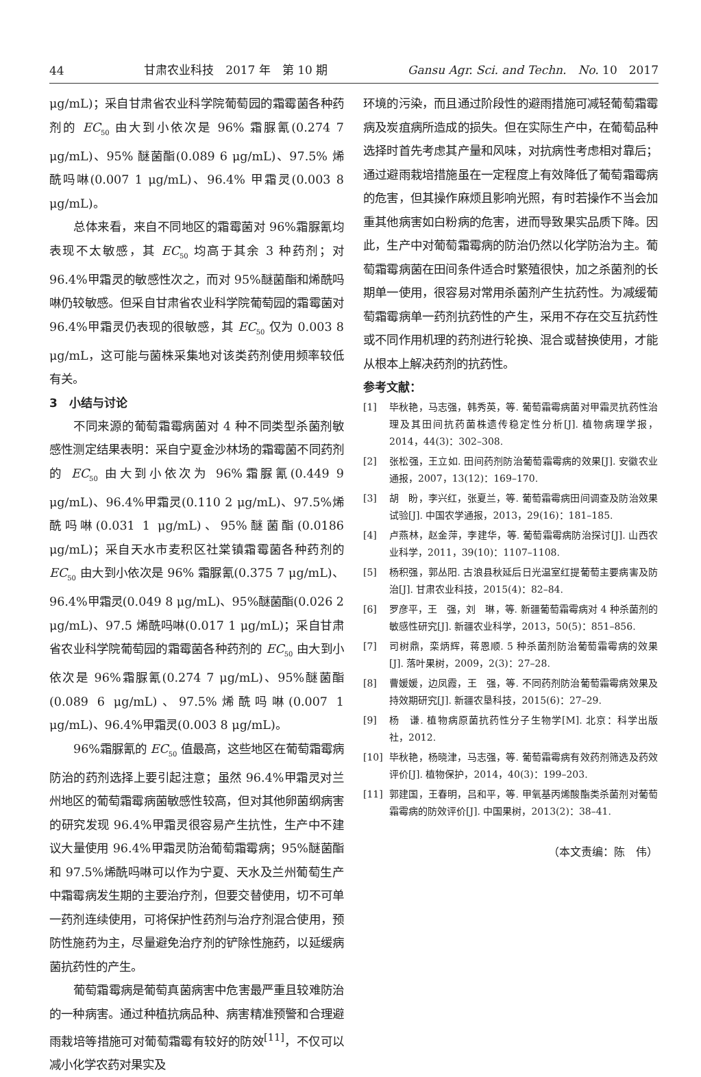44 甘肃农业科技　2017 年　第 10 期 Gansu Agr. Sci. and Techn.　No. 10　2017
μg/mL)；采自甘肃省农业科学院葡萄园的霜霉菌各种药剂的 EC<sub>50</sub> 由大到小依次是 96% 霜脲氰(0.274 7 μg/mL)、95% 醚菌酯(0.089 6 μg/mL)、97.5% 烯酰吗啉(0.007 1 μg/mL)、96.4% 甲霜灵(0.003 8 μg/mL)。
总体来看，来自不同地区的霜霉菌对 96%霜脲氰均表现不太敏感，其 EC<sub>50</sub> 均高于其余 3 种药剂；对 96.4%甲霜灵的敏感性次之，而对 95%醚菌酯和烯酰吗啉仍较敏感。但采自甘肃省农业科学院葡萄园的霜霉菌对 96.4%甲霜灵仍表现的很敏感，其 EC<sub>50</sub> 仅为 0.003 8 μg/mL，这可能与菌株采集地对该类药剂使用频率较低有关。
3　小结与讨论
不同来源的葡萄霜霉病菌对 4 种不同类型杀菌剂敏感性测定结果表明：采自宁夏金沙林场的霜霉菌不同药剂的 EC<sub>50</sub> 由大到小依次为 96%霜脲氰(0.449 9 μg/mL)、96.4%甲霜灵(0.110 2 μg/mL)、97.5%烯酰吗啉(0.031 1 μg/mL)、95%醚菌酯(0.0186 μg/mL)；采自天水市麦积区社棠镇霜霉菌各种药剂的 EC<sub>50</sub> 由大到小依次是 96% 霜脲氰(0.375 7 μg/mL)、96.4%甲霜灵(0.049 8 μg/mL)、95%醚菌酯(0.026 2 μg/mL)、97.5 烯酰吗啉(0.017 1 μg/mL)；采自甘肃省农业科学院葡萄园的霜霉菌各种药剂的 EC<sub>50</sub> 由大到小依次是 96%霜脲氰(0.274 7 μg/mL)、95%醚菌酯 (0.089 6 μg/mL)、97.5%烯酰吗啉(0.007 1 μg/mL)、96.4%甲霜灵(0.003 8 μg/mL)。
96%霜脲氰的 EC<sub>50</sub> 值最高，这些地区在葡萄霜霉病防治的药剂选择上要引起注意；虽然 96.4%甲霜灵对兰州地区的葡萄霜霉病菌敏感性较高，但对其他卵菌纲病害的研究发现 96.4%甲霜灵很容易产生抗性，生产中不建议大量使用 96.4%甲霜灵防治葡萄霜霉病；95%醚菌酯和 97.5%烯酰吗啉可以作为宁夏、天水及兰州葡萄生产中霜霉病发生期的主要治疗剂，但要交替使用，切不可单一药剂连续使用，可将保护性药剂与治疗剂混合使用，预防性施药为主，尽量避免治疗剂的铲除性施药，以延缓病菌抗药性的产生。
葡萄霜霉病是葡萄真菌病害中危害最严重且较难防治的一种病害。通过种植抗病品种、病害精准预警和合理避雨栽培等措施可对葡萄霜霉有较好的防效<sup>[11]</sup>，不仅可以减小化学农药对果实及
环境的污染，而且通过阶段性的避雨措施可减轻葡萄霜霉病及炭疽病所造成的损失。但在实际生产中，在葡萄品种选择时首先考虑其产量和风味，对抗病性考虑相对靠后；通过避雨栽培措施虽在一定程度上有效降低了葡萄霜霉病的危害，但其操作麻烦且影响光照，有时若操作不当会加重其他病害如白粉病的危害，进而导致果实品质下降。因此，生产中对葡萄霜霉病的防治仍然以化学防治为主。葡萄霜霉病菌在田间条件适合时繁殖很快，加之杀菌剂的长期单一使用，很容易对常用杀菌剂产生抗药性。为减缓葡萄霜霉病单一药剂抗药性的产生，采用不存在交互抗药性或不同作用机理的药剂进行轮换、混合或替换使用，才能从根本上解决药剂的抗药性。
参考文献：
[1] 毕秋艳，马志强，韩秀英，等. 葡萄霜霉病菌对甲霜灵抗药性治理及其田间抗药菌株遗传稳定性分析[J]. 植物病理学报，2014，44(3)：302–308.
[2] 张松强，王立如. 田间药剂防治葡萄霜霉病的效果[J]. 安徽农业通报，2007，13(12)：169–170.
[3] 胡　盼，李兴红，张夏兰，等. 葡萄霜霉病田间调查及防治效果试验[J]. 中国农学通报，2013，29(16)：181–185.
[4] 卢燕林，赵金萍，李建华，等. 葡萄霜霉病防治探讨[J]. 山西农业科学，2011，39(10)：1107–1108.
[5] 杨积强，郭丛阳. 古浪县秋延后日光温室红提葡萄主要病害及防治[J]. 甘肃农业科技，2015(4)：82–84.
[6] 罗彦平，王　强，刘　琳，等. 新疆葡萄霜霉病对 4 种杀菌剂的敏感性研究[J]. 新疆农业科学，2013，50(5)：851–856.
[7] 司树鼎，栾炳辉，蒋恩顺. 5 种杀菌剂防治葡萄霜霉病的效果[J]. 落叶果树，2009，2(3)：27–28.
[8] 曹媛媛，边凤霞，王　强，等. 不同药剂防治葡萄霜霉病效果及持效期研究[J]. 新疆农垦科技，2015(6)：27–29.
[9] 杨　谦. 植物病原菌抗药性分子生物学[M]. 北京：科学出版社，2012.
[10] 毕秋艳，杨晓津，马志强，等. 葡萄霜霉病有效药剂筛选及药效评价[J]. 植物保护，2014，40(3)：199–203.
[11] 郭建国，王春明，吕和平，等. 甲氧基丙烯酸酯类杀菌剂对葡萄霜霉病的防效评价[J]. 中国果树，2013(2)：38–41.
（本文责编：陈　伟）